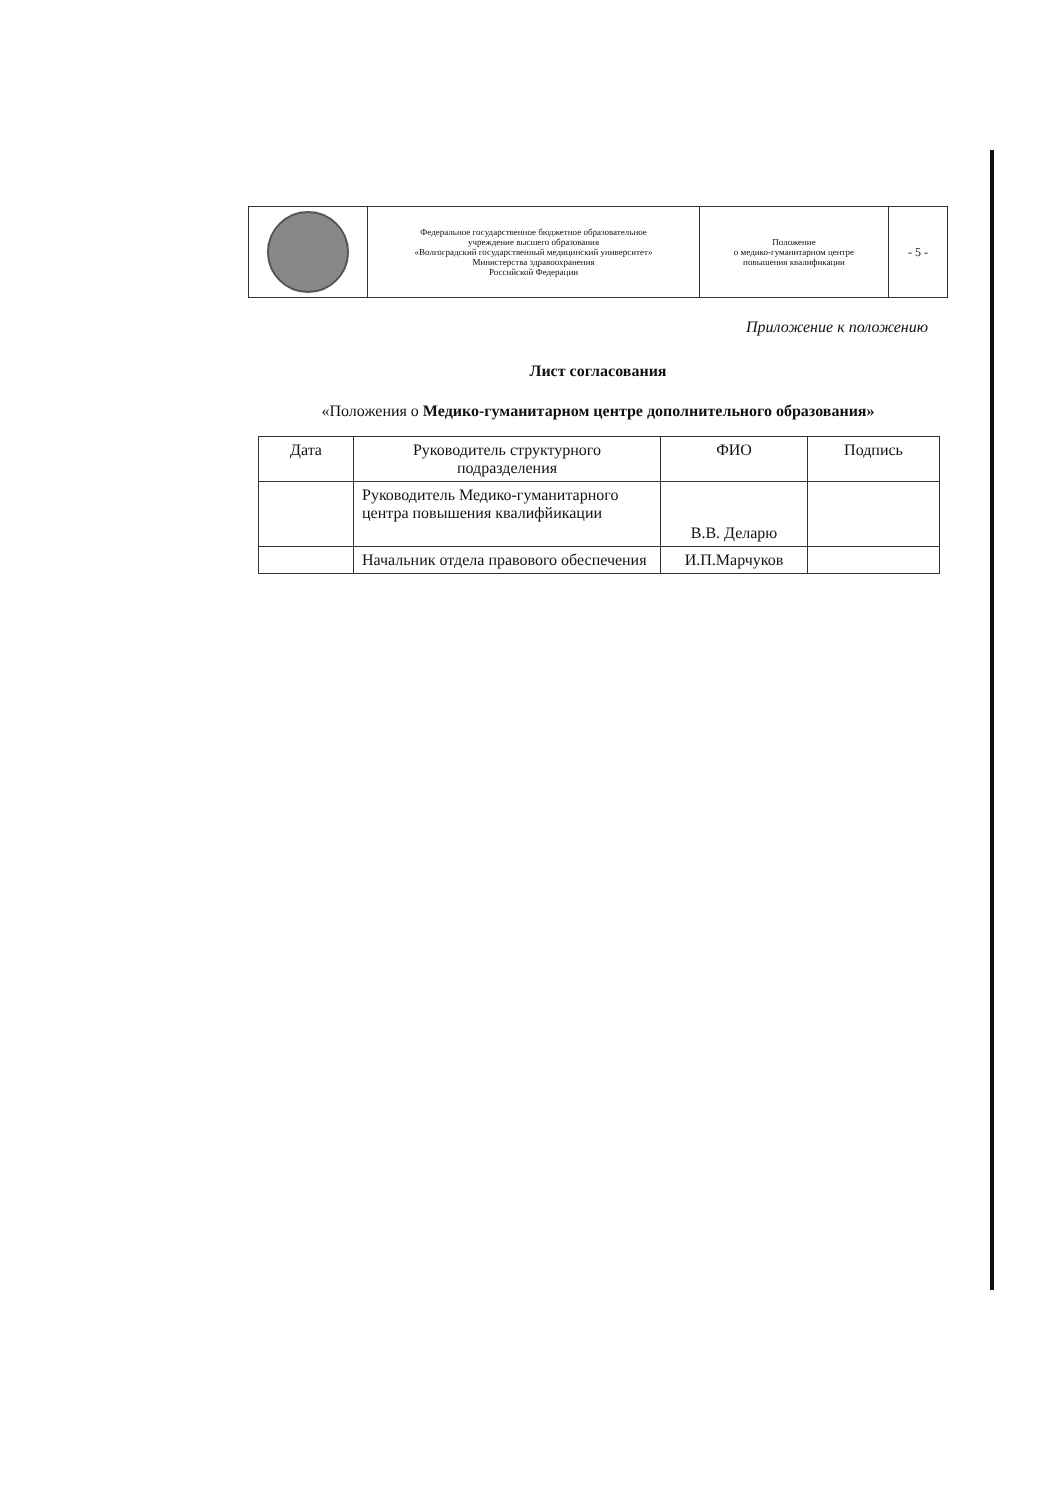| | Федеральное государственное бюджетное образовательное учреждение высшего образования «Волгоградский государственный медицинский университет» Министерства здравоохранения Российской Федерации | Положение о медико-гуманитарном центре повышения квалификации | - 5 - |
Приложение к положению
Лист согласования
«Положения о Медико-гуманитарном центре дополнительного образования»
| Дата | Руководитель структурного подразделения | ФИО | Подпись |
| --- | --- | --- | --- |
| | Руководитель Медико-гуманитарного центра повышения квалифйикации | В.В. Деларю | |
| | Начальник отдела правового обеспечения | И.П.Марчуков | |